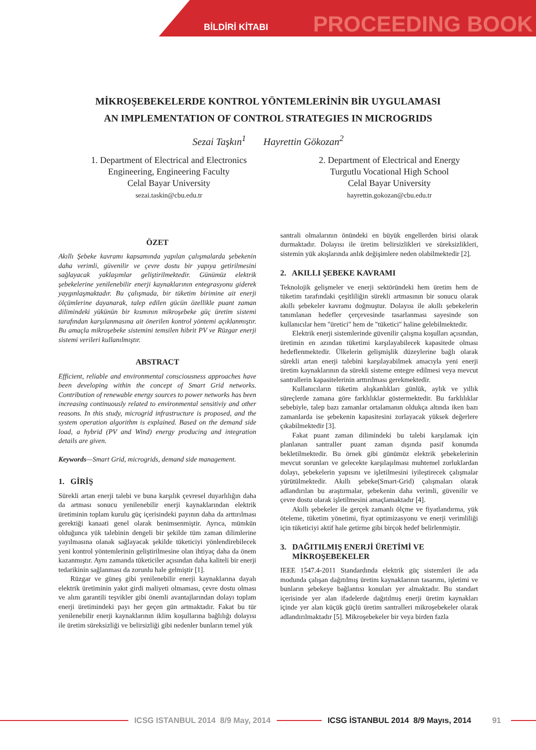BİLDİRİ KİTABI PROCEEDING BOOK
MİKROŞEBEKELERDE KONTROL YÖNTEMLERİNİN BİR UYGULAMASI
AN IMPLEMENTATION OF CONTROL STRATEGIES IN MICROGRIDS
Sezai Taşkın<sup>1</sup> Hayrettin Gökozan<sup>2</sup>
1. Department of Electrical and Electronics
Engineering, Engineering Faculty
Celal Bayar University
sezai.taskin@cbu.edu.tr
2. Department of Electrical and Energy
Turgutlu Vocational High School
Celal Bayar University
hayrettin.gokozan@cbu.edu.tr
ÖZET
Akıllı Şebeke kavramı kapsamında yapılan çalışmalarda şebekenin daha verimli, güvenilir ve çevre dostu bir yapıya getirilmesini sağlayacak yaklaşımlar geliştirilmektedir. Günümüz elektrik şebekelerine yenilenebilir enerji kaynaklarının entegrasyonu giderek yaygınlaşmaktadır. Bu çalışmada, bir tüketim birimine ait enerji ölçümlerine dayanarak, talep edilen gücün özellikle puant zaman dilimindeki yükünün bir kısmının mikroşebeke güç üretim sistemi tarafından karşılanmasına ait önerilen kontrol yöntemi açıklanmıştır. Bu amaçla mikroşebeke sistemini temsilen hibrit PV ve Rüzgar enerji sistemi verileri kullanılmıştır.
ABSTRACT
Efficient, reliable and environmental consciousness approaches have been developing within the concept of Smart Grid networks. Contribution of renewable energy sources to power networks has been increasing continuously related to environmental sensitiviy and other reasons. In this study, microgrid infrastructure is proposed, and the system operation algorithm is explained. Based on the demand side load, a hybrid (PV and Wind) energy producing and integration details are given.
Keywords—Smart Grid, microgrids, demand side management.
1. GİRİŞ
Sürekli artan enerji talebi ve buna karşılık çevresel duyarlılığın daha da artması sonucu yenilenebilir enerji kaynaklarından elektrik üretiminin toplam kurulu güç içerisindeki payının daha da arttırılması gerektiği kanaati genel olarak benimsenmiştir. Ayrıca, mümkün olduğunca yük talebinin dengeli bir şekilde tüm zaman dilimlerine yayılmasına olanak sağlayacak şekilde tüketiciyi yönlendirebilecek yeni kontrol yöntemlerinin geliştirilmesine olan ihtiyaç daha da önem kazanmıştır. Aynı zamanda tüketiciler açısından daha kaliteli bir enerji tedarikinin sağlanması da zorunlu hale gelmiştir [1].
Rüzgar ve güneş gibi yenilenebilir enerji kaynaklarına dayalı elektrik üretiminin yakıt girdi maliyeti olmaması, çevre dostu olması ve alım garantili teşvikler gibi önemli avantajlarından dolayı toplam enerji üretimindeki payı her geçen gün artmaktadır. Fakat bu tür yenilenebilir enerji kaynaklarının iklim koşullarına bağlılığı dolayısı ile üretim süreksizliği ve belirsizliği gibi nedenler bunların temel yük
santrali olmalarının önündeki en büyük engellerden birisi olarak durmaktadır. Dolayısı ile üretim belirsizlikleri ve süreksizlikleri, sistemin yük akışlarında anlık değişimlere neden olabilmektedir [2].
2. AKILLI ŞEBEKE KAVRAMI
Teknolojik gelişmeler ve enerji sektöründeki hem üretim hem de tüketim tarafındaki çeşitliliğin sürekli artmasının bir sonucu olarak akıllı şebekeler kavramı doğmuştur. Dolayısı ile akıllı şebekelerin tanımlanan hedefler çerçevesinde tasarlanması sayesinde son kullanıcılar hem "üretici" hem de "tüketici" haline gelebilmektedir.
Elektrik enerji sistemlerinde güvenilir çalışma koşulları açısından, üretimin en azından tüketimi karşılayabilecek kapasitede olması hedeflenmektedir. Ülkelerin gelişmişlik düzeylerine bağlı olarak sürekli artan enerji talebini karşılayabilmek amacıyla yeni enerji üretim kaynaklarının da sürekli sisteme entegre edilmesi veya mevcut santrallerin kapasitelerinin arttırılması gerekmektedir.
Kullanıcıların tüketim alışkanlıkları günlük, aylık ve yıllık süreçlerde zamana göre farklılıklar göstermektedir. Bu farklılıklar sebebiyle, talep bazı zamanlar ortalamanın oldukça altında iken bazı zamanlarda ise şebekenin kapasitesini zorlayacak yüksek değerlere çıkabilmektedir [3].
Fakat puant zaman dilimindeki bu talebi karşılamak için planlanan santraller puant zaman dışında pasif konumda bekletilmektedir. Bu örnek gibi günümüz elektrik şebekelerinin mevcut sorunları ve gelecekte karşılaşılması muhtemel zorluklardan dolayı, şebekelerin yapısını ve işletilmesini iyileştirecek çalışmalar yürütülmektedir. Akıllı şebeke(Smart-Grid) çalışmaları olarak adlandırılan bu araştırmalar, şebekenin daha verimli, güvenilir ve çevre dostu olarak işletilmesini amaçlamaktadır [4].
Akıllı şebekeler ile gerçek zamanlı ölçme ve fiyatlandırma, yük öteleme, tüketim yönetimi, fiyat optimizasyonu ve enerji verimliliği için tüketiciyi aktif hale getirme gibi birçok hedef belirlenmiştir.
3. DAĞITILMIŞ ENERJİ ÜRETİMİ VE
MİKROŞEBEKELER
IEEE 1547.4-2011 Standardında elektrik güç sistemleri ile ada modunda çalışan dağıtılmış üretim kaynaklarının tasarımı, işletimi ve bunların şebekeye bağlantısı konuları yer almaktadır. Bu standart içerisinde yer alan ifadelerde dağıtılmış enerji üretim kaynakları içinde yer alan küçük güçlü üretim santralleri mikroşebekeler olarak adlandırılmaktadır [5]. Mikroşebekeler bir veya birden fazla
ICSG ISTANBUL 2014 8/9 May, 2014
ICSG İSTANBUL 2014 8/9 Mayıs, 2014 91